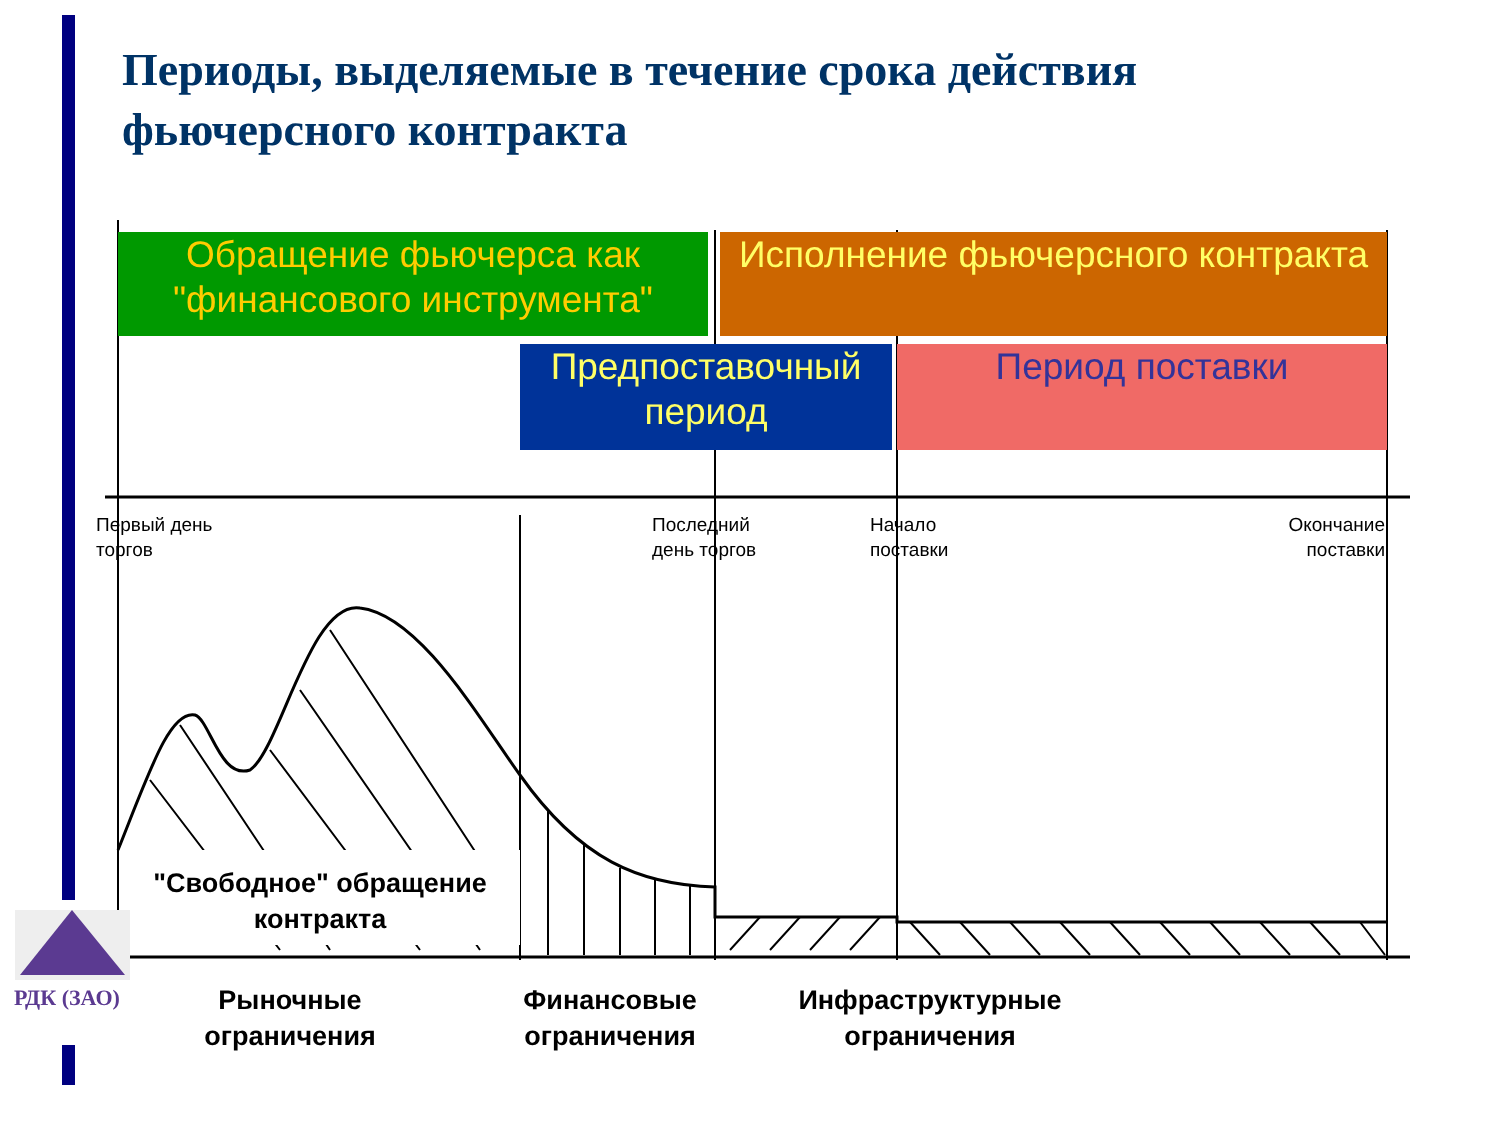Периоды, выделяемые в течение срока действия фьючерсного контракта
Обращение фьючерса как "финансового инструмента"
Исполнение фьючерсного контракта
Предпоставочный период
Период поставки
Первый день
торгов
Последний
день торгов
Начало
поставки
Окончание
поставки
"Свободное" обращение контракта
Рыночные ограничения
Финансовые ограничения
Инфраструктурные ограничения
РДК (ЗАО)